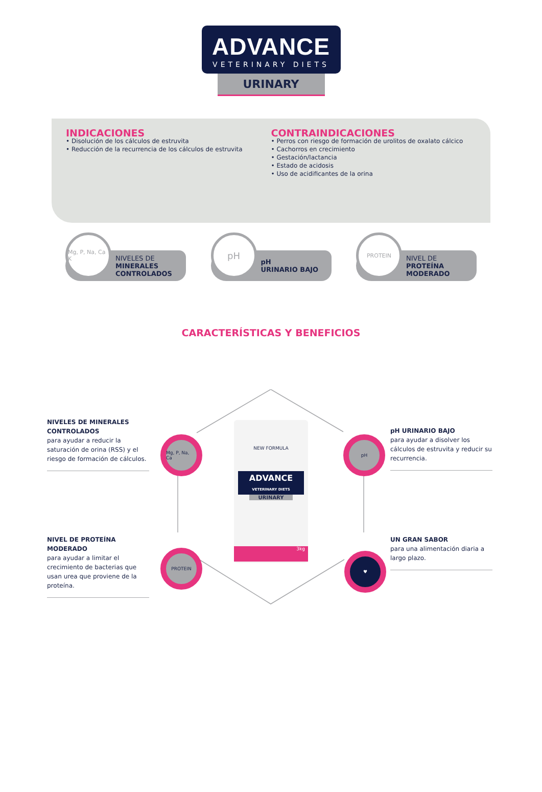ADVANCE
VETERINARY DIETS
URINARY
INDICACIONES
• Disolución de los cálculos de estruvita
• Reducción de la recurrencia de los cálculos de estruvita
CONTRAINDICACIONES
• Perros con riesgo de formación de urolitos de oxalato cálcico
• Cachorros en crecimiento
• Gestación/lactancia
• Estado de acidosis
• Uso de acidificantes de la orina
Mg, P, Na, Ca K
NIVELES DE
MINERALES
CONTROLADOS
pH
pH
URINARIO BAJO
PROTEIN
NIVEL DE
PROTEÍNA
MODERADO
CARACTERÍSTICAS Y BENEFICIOS
NIVELES DE MINERALES CONTROLADOS
para ayudar a reducir la saturación de orina (RSS) y el riesgo de formación de cálculos.
Mg, P, Na, Ca
NIVEL DE PROTEÍNA MODERADO
para ayudar a limitar el crecimiento de bacterias que usan urea que proviene de la proteína.
PROTEIN
NEW FORMULA
ADVANCE
VETERINARY DIETS
URINARY
3kg
pH
pH URINARIO BAJO
para ayudar a disolver los cálculos de estruvita y reducir su recurrencia.
♥
UN GRAN SABOR
para una alimentación diaria a largo plazo.